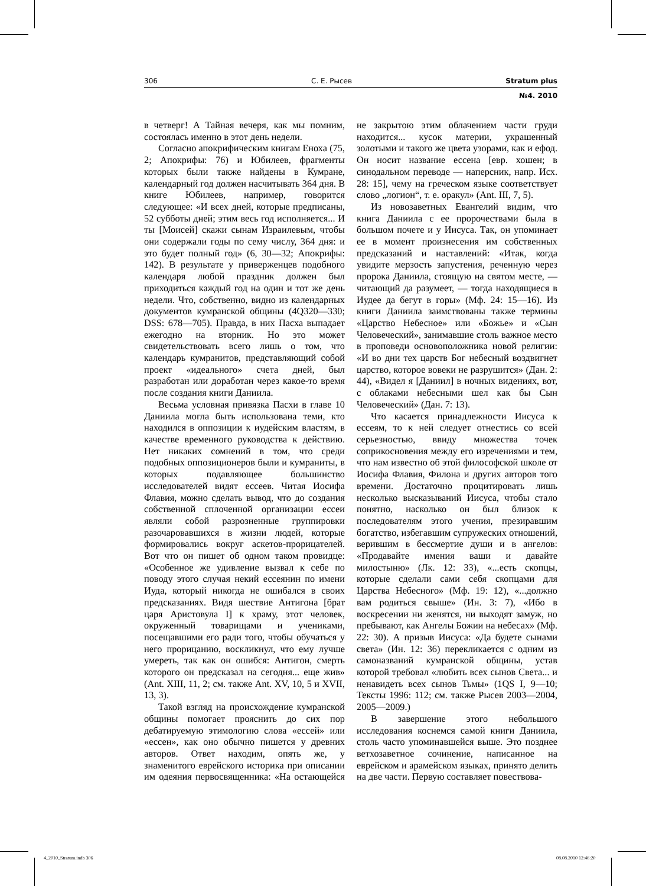306 С. Е. Рысев Stratum plus
№4. 2010
в четверг! А Тайная вечеря, как мы помним, состоялась именно в этот день недели.
Согласно апокрифическим книгам Еноха (75, 2; Апокрифы: 76) и Юбилеев, фрагменты которых были также найдены в Кумране, календарный год должен насчитывать 364 дня. В книге Юбилеев, например, говорится следующее: «И всех дней, которые предписаны, 52 субботы дней; этим весь год исполняется... И ты [Моисей] скажи сынам Израилевым, чтобы они содержали годы по сему числу, 364 дня: и это будет полный год» (6, 30—32; Апокрифы: 142). В результате у приверженцев подобного календаря любой праздник должен был приходиться каждый год на один и тот же день недели. Что, собственно, видно из календарных документов кумранской общины (4Q320—330; DSS: 678—705). Правда, в них Пасха выпадает ежегодно на вторник. Но это может свидетельствовать всего лишь о том, что календарь кумранитов, представляющий собой проект «идеального» счета дней, был разработан или доработан через какое-то время после создания книги Даниила.
Весьма условная привязка Пасхи в главе 10 Даниила могла быть использована теми, кто находился в оппозиции к иудейским властям, в качестве временного руководства к действию. Нет никаких сомнений в том, что среди подобных оппозиционеров были и кумраниты, в которых подавляющее большинство исследователей видят ессеев. Читая Иосифа Флавия, можно сделать вывод, что до создания собственной сплоченной организации ессеи являли собой разрозненные группировки разочаровавшихся в жизни людей, которые формировались вокруг аскетов-прорицателей. Вот что он пишет об одном таком провидце: «Особенное же удивление вызвал к себе по поводу этого случая некий ессеянин по имени Иуда, который никогда не ошибался в своих предсказаниях. Видя шествие Антигона [брат царя Аристовула I] к храму, этот человек, окруженный товарищами и учениками, посещавшими его ради того, чтобы обучаться у него прорицанию, воскликнул, что ему лучше умереть, так как он ошибся: Антигон, смерть которого он предсказал на сегодня... еще жив» (Ant. XIII, 11, 2; см. также Ant. XV, 10, 5 и XVII, 13, 3).
Такой взгляд на происхождение кумранской общины помогает прояснить до сих пор дебатируемую этимологию слова «ессей» или «ессен», как оно обычно пишется у древних авторов. Ответ находим, опять же, у знаменитого еврейского историка при описании им одеяния первосвященника: «На остающейся не закрытою этим облачением части груди находится... кусок материи, украшенный золотыми и такого же цвета узорами, как и ефод. Он носит название ессена [евр. хошен; в синодальном переводе — наперсник, напр. Исх. 28: 15], чему на греческом языке соответствует слово „логион“, т. е. оракул» (Ant. III, 7, 5).
Из новозаветных Евангелий видим, что книга Даниила с ее пророчествами была в большом почете и у Иисуса. Так, он упоминает ее в момент произнесения им собственных предсказаний и наставлений: «Итак, когда увидите мерзость запустения, реченную через пророка Даниила, стоящую на святом месте, — читающий да разумеет, — тогда находящиеся в Иудее да бегут в горы» (Мф. 24: 15—16). Из книги Даниила заимствованы также термины «Царство Небесное» или «Божье» и «Сын Человеческий», занимавшие столь важное место в проповеди основоположника новой религии: «И во дни тех царств Бог небесный воздвигнет царство, которое вовеки не разрушится» (Дан. 2: 44), «Видел я [Даниил] в ночных видениях, вот, с облаками небесными шел как бы Сын Человеческий» (Дан. 7: 13).
Что касается принадлежности Иисуса к ессеям, то к ней следует отнестись со всей серьезностью, ввиду множества точек соприкосновения между его изречениями и тем, что нам известно об этой философской школе от Иосифа Флавия, Филона и других авторов того времени. Достаточно процитировать лишь несколько высказываний Иисуса, чтобы стало понятно, насколько он был близок к последователям этого учения, презиравшим богатство, избегавшим супружеских отношений, верившим в бессмертие души и в ангелов: «Продавайте имения ваши и давайте милостыню» (Лк. 12: 33), «...есть скопцы, которые сделали сами себя скопцами для Царства Небесного» (Мф. 19: 12), «...должно вам родиться свыше» (Ин. 3: 7), «Ибо в воскресении ни женятся, ни выходят замуж, но пребывают, как Ангелы Божии на небесах» (Мф. 22: 30). А призыв Иисуса: «Да будете сынами света» (Ин. 12: 36) перекликается с одним из самоназваний кумранской общины, устав которой требовал «любить всех сынов Света... и ненавидеть всех сынов Тьмы» (1QS I, 9—10; Тексты 1996: 112; см. также Рысев 2003—2004, 2005—2009.)
В завершение этого небольшого исследования коснемся самой книги Даниила, столь часто упоминавшейся выше. Это позднее ветхозаветное сочинение, написанное на еврейском и арамейском языках, принято делить на две части. Первую составляет повествова-
4_2010_Stratum.indb 306 08.08.2010 12:46:20